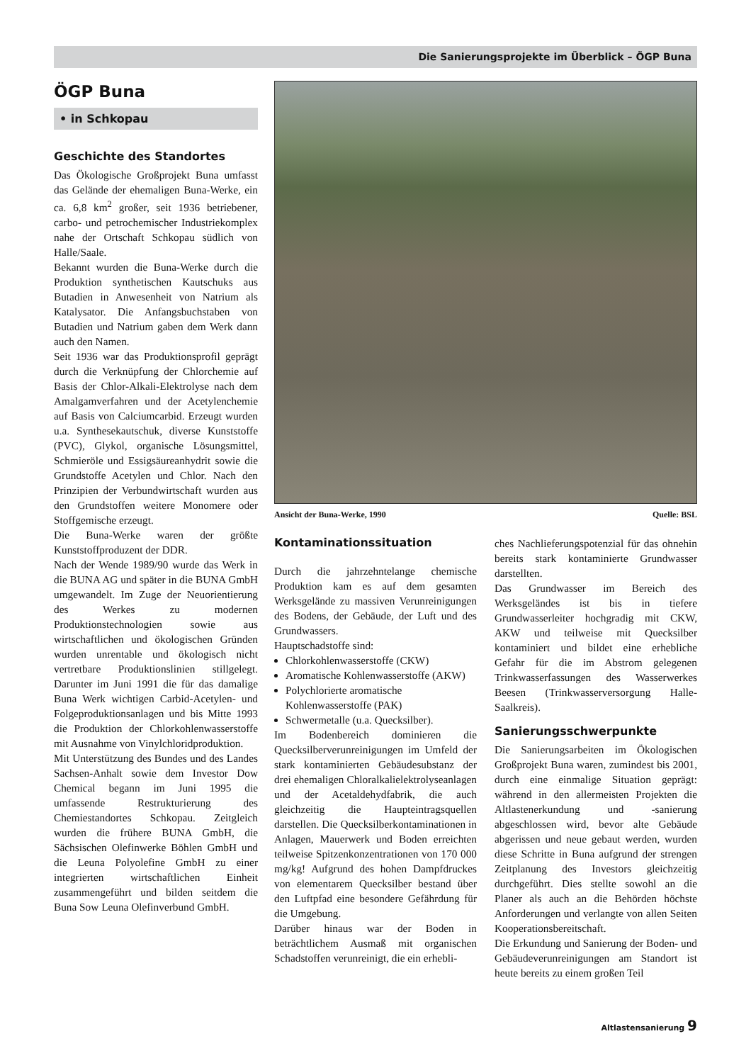Die Sanierungsprojekte im Überblick – ÖGP Buna
ÖGP Buna
• in Schkopau
Geschichte des Standortes
Das Ökologische Großprojekt Buna umfasst das Gelände der ehemaligen Buna-Werke, ein ca. 6,8 km<sup>2</sup> großer, seit 1936 betriebener, carbo- und petrochemischer Industriekomplex nahe der Ortschaft Schkopau südlich von Halle/Saale.
Bekannt wurden die Buna-Werke durch die Produktion synthetischen Kautschuks aus Butadien in Anwesenheit von Natrium als Katalysator. Die Anfangsbuchstaben von Butadien und Natrium gaben dem Werk dann auch den Namen.
Seit 1936 war das Produktionsprofil geprägt durch die Verknüpfung der Chlorchemie auf Basis der Chlor-Alkali-Elektrolyse nach dem Amalgamverfahren und der Acetylenchemie auf Basis von Calciumcarbid. Erzeugt wurden u.a. Synthesekautschuk, diverse Kunststoffe (PVC), Glykol, organische Lösungsmittel, Schmieröle und Essigsäureanhydrit sowie die Grundstoffe Acetylen und Chlor. Nach den Prinzipien der Verbundwirtschaft wurden aus den Grundstoffen weitere Monomere oder Stoffgemische erzeugt.
Die Buna-Werke waren der größte Kunststoffproduzent der DDR.
Nach der Wende 1989/90 wurde das Werk in die BUNA AG und später in die BUNA GmbH umgewandelt. Im Zuge der Neuorientierung des Werkes zu modernen Produktionstechnologien sowie aus wirtschaftlichen und ökologischen Gründen wurden unrentable und ökologisch nicht vertretbare Produktionslinien stillgelegt. Darunter im Juni 1991 die für das damalige Buna Werk wichtigen Carbid-Acetylen- und Folgeproduktionsanlagen und bis Mitte 1993 die Produktion der Chlorkohlenwasserstoffe mit Ausnahme von Vinylchloridproduktion.
Mit Unterstützung des Bundes und des Landes Sachsen-Anhalt sowie dem Investor Dow Chemical begann im Juni 1995 die umfassende Restrukturierung des Chemiestandortes Schkopau. Zeitgleich wurden die frühere BUNA GmbH, die Sächsischen Olefinwerke Böhlen GmbH und die Leuna Polyolefine GmbH zu einer integrierten wirtschaftlichen Einheit zusammengeführt und bilden seitdem die Buna Sow Leuna Olefinverbund GmbH.
Ansicht der Buna-Werke, 1990 Quelle: BSL
Kontaminationssituation
Durch die jahrzehntelange chemische Produktion kam es auf dem gesamten Werksgelände zu massiven Verunreinigungen des Bodens, der Gebäude, der Luft und des Grundwassers.
Hauptschadstoffe sind:
Chlorkohlenwasserstoffe (CKW)
Aromatische Kohlenwasserstoffe (AKW)
Polychlorierte aromatische Kohlenwasserstoffe (PAK)
Schwermetalle (u.a. Quecksilber).
Im Bodenbereich dominieren die Quecksilberverunreinigungen im Umfeld der stark kontaminierten Gebäudesubstanz der drei ehemaligen Chloralkalielektrolyseanlagen und der Acetaldehydfabrik, die auch gleichzeitig die Haupteintragsquellen darstellen. Die Quecksilberkontaminationen in Anlagen, Mauerwerk und Boden erreichten teilweise Spitzenkonzentrationen von 170 000 mg/kg! Aufgrund des hohen Dampfdruckes von elementarem Quecksilber bestand über den Luftpfad eine besondere Gefährdung für die Umgebung.
Darüber hinaus war der Boden in beträchtlichem Ausmaß mit organischen Schadstoffen verunreinigt, die ein erhebli-
ches Nachlieferungspotenzial für das ohnehin bereits stark kontaminierte Grundwasser darstellten.
Das Grundwasser im Bereich des Werksgeländes ist bis in tiefere Grundwasserleiter hochgradig mit CKW, AKW und teilweise mit Quecksilber kontaminiert und bildet eine erhebliche Gefahr für die im Abstrom gelegenen Trinkwasserfassungen des Wasserwerkes Beesen (Trinkwasserversorgung Halle-Saalkreis).
Sanierungsschwerpunkte
Die Sanierungsarbeiten im Ökologischen Großprojekt Buna waren, zumindest bis 2001, durch eine einmalige Situation geprägt: während in den allermeisten Projekten die Altlastenerkundung und -sanierung abgeschlossen wird, bevor alte Gebäude abgerissen und neue gebaut werden, wurden diese Schritte in Buna aufgrund der strengen Zeitplanung des Investors gleichzeitig durchgeführt. Dies stellte sowohl an die Planer als auch an die Behörden höchste Anforderungen und verlangte von allen Seiten Kooperationsbereitschaft.
Die Erkundung und Sanierung der Boden- und Gebäudeverunreinigungen am Standort ist heute bereits zu einem großen Teil
Altlastensanierung 9